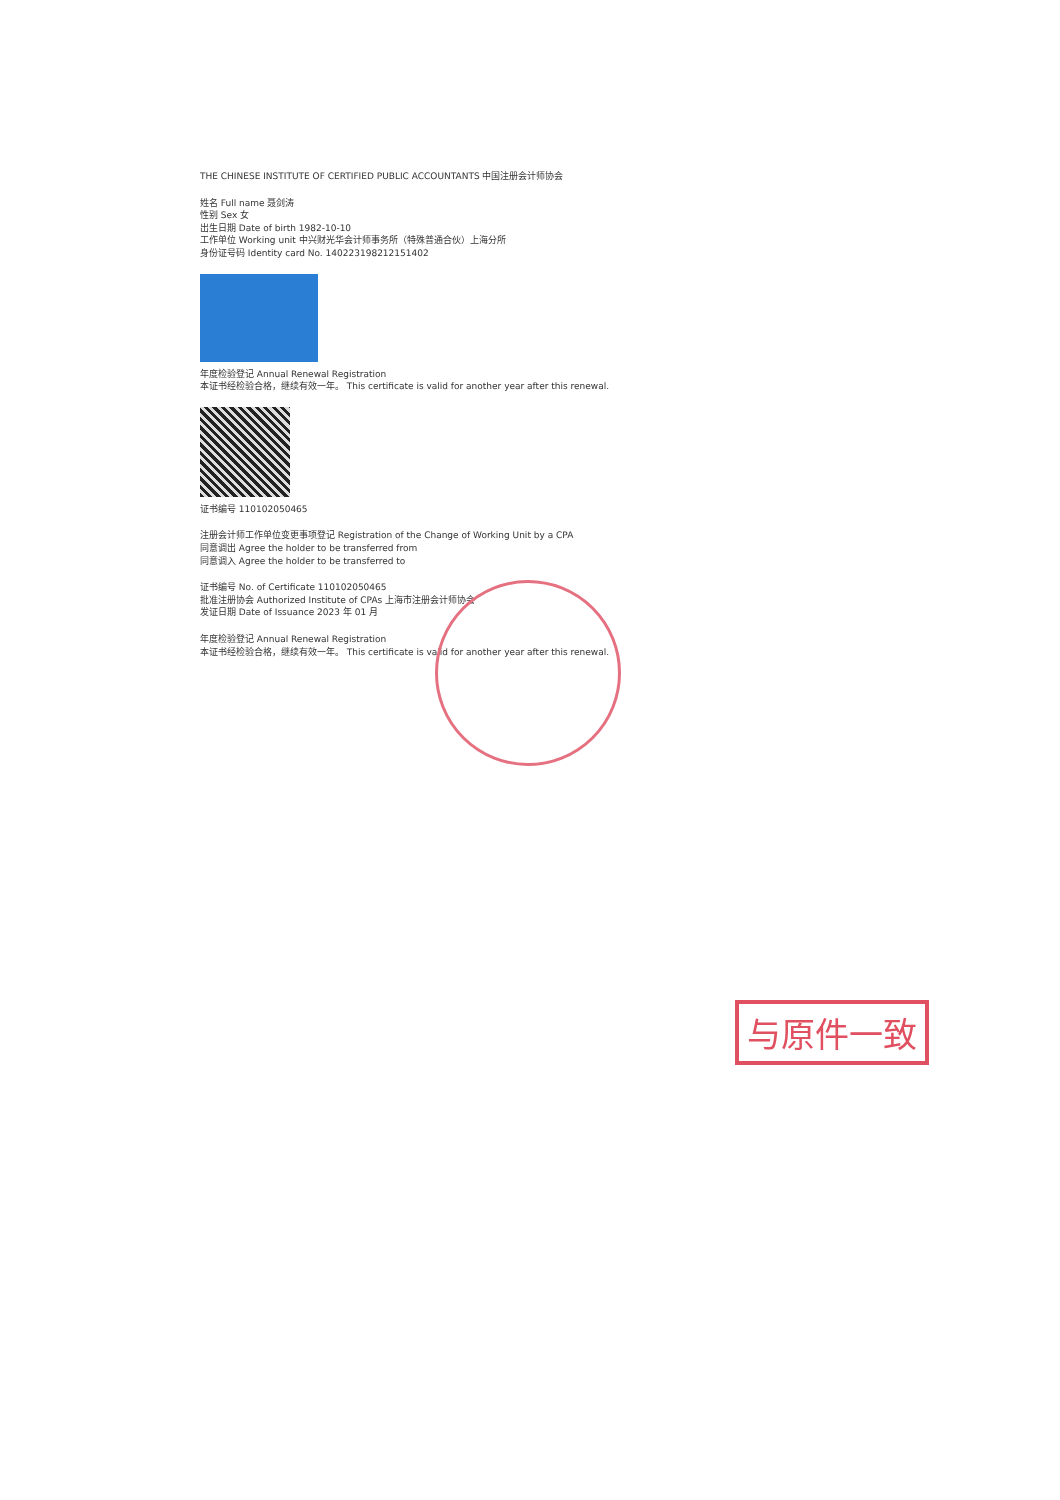THE CHINESE INSTITUTE OF CERTIFIED PUBLIC ACCOUNTANTS 中国注册会计师协会
姓名 Full name 聂剑涛
性别 Sex 女
出生日期 Date of birth 1982-10-10
工作单位 Working unit 中兴财光华会计师事务所（特殊普通合伙）上海分所
身份证号码 Identity card No. 140223198212151402
年度检验登记 Annual Renewal Registration
本证书经检验合格，继续有效一年。 This certificate is valid for another year after this renewal.
证书编号 110102050465
注册会计师工作单位变更事项登记 Registration of the Change of Working Unit by a CPA
同意调出 Agree the holder to be transferred from
同意调入 Agree the holder to be transferred to
证书编号 No. of Certificate 110102050465
批准注册协会 Authorized Institute of CPAs 上海市注册会计师协会
发证日期 Date of Issuance 2023 年 01 月
年度检验登记 Annual Renewal Registration
本证书经检验合格，继续有效一年。 This certificate is valid for another year after this renewal.
与原件一致